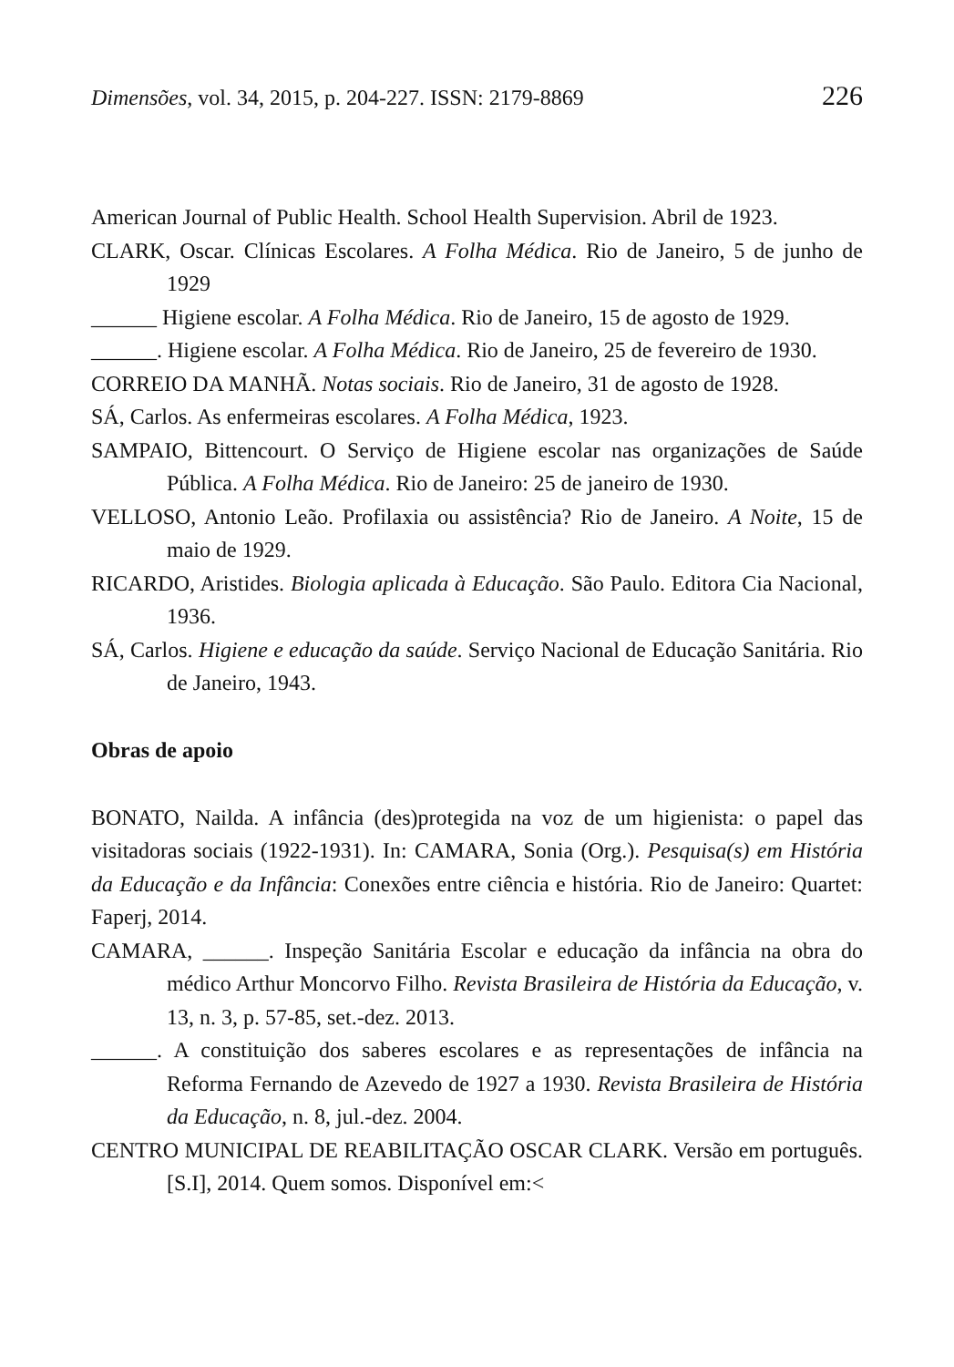Dimensões, vol. 34, 2015, p. 204-227. ISSN: 2179-8869 226
American Journal of Public Health. School Health Supervision. Abril de 1923.
CLARK, Oscar. Clínicas Escolares. A Folha Médica. Rio de Janeiro, 5 de junho de 1929
______ Higiene escolar. A Folha Médica. Rio de Janeiro, 15 de agosto de 1929.
______. Higiene escolar. A Folha Médica. Rio de Janeiro, 25 de fevereiro de 1930.
CORREIO DA MANHÃ. Notas sociais. Rio de Janeiro, 31 de agosto de 1928.
SÁ, Carlos. As enfermeiras escolares. A Folha Médica, 1923.
SAMPAIO, Bittencourt. O Serviço de Higiene escolar nas organizações de Saúde Pública. A Folha Médica. Rio de Janeiro: 25 de janeiro de 1930.
VELLOSO, Antonio Leão. Profilaxia ou assistência? Rio de Janeiro. A Noite, 15 de maio de 1929.
RICARDO, Aristides. Biologia aplicada à Educação. São Paulo. Editora Cia Nacional, 1936.
SÁ, Carlos. Higiene e educação da saúde. Serviço Nacional de Educação Sanitária. Rio de Janeiro, 1943.
Obras de apoio
BONATO, Nailda. A infância (des)protegida na voz de um higienista: o papel das visitadoras sociais (1922-1931). In: CAMARA, Sonia (Org.). Pesquisa(s) em História da Educação e da Infância: Conexões entre ciência e história. Rio de Janeiro: Quartet: Faperj, 2014.
CAMARA, ______. Inspeção Sanitária Escolar e educação da infância na obra do médico Arthur Moncorvo Filho. Revista Brasileira de História da Educação, v. 13, n. 3, p. 57-85, set.-dez. 2013.
______. A constituição dos saberes escolares e as representações de infância na Reforma Fernando de Azevedo de 1927 a 1930. Revista Brasileira de História da Educação, n. 8, jul.-dez. 2004.
CENTRO MUNICIPAL DE REABILITAÇÃO OSCAR CLARK. Versão em português. [S.I], 2014. Quem somos. Disponível em:<